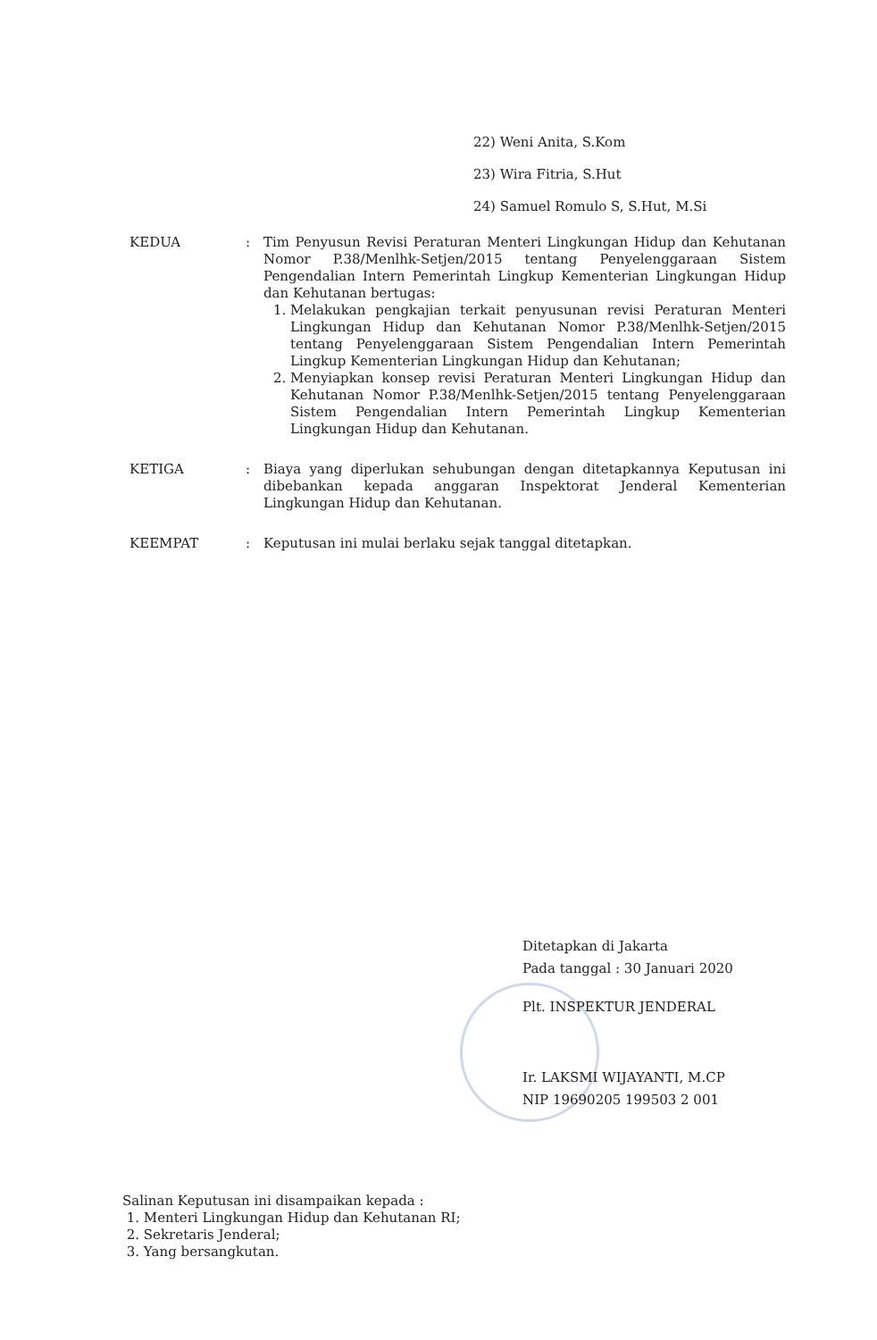22) Weni Anita, S.Kom
23) Wira Fitria, S.Hut
24) Samuel Romulo S, S.Hut, M.Si
KEDUA : Tim Penyusun Revisi Peraturan Menteri Lingkungan Hidup dan Kehutanan Nomor P.38/Menlhk-Setjen/2015 tentang Penyelenggaraan Sistem Pengendalian Intern Pemerintah Lingkup Kementerian Lingkungan Hidup dan Kehutanan bertugas:
1. Melakukan pengkajian terkait penyusunan revisi Peraturan Menteri Lingkungan Hidup dan Kehutanan Nomor P.38/Menlhk-Setjen/2015 tentang Penyelenggaraan Sistem Pengendalian Intern Pemerintah Lingkup Kementerian Lingkungan Hidup dan Kehutanan;
2. Menyiapkan konsep revisi Peraturan Menteri Lingkungan Hidup dan Kehutanan Nomor P.38/Menlhk-Setjen/2015 tentang Penyelenggaraan Sistem Pengendalian Intern Pemerintah Lingkup Kementerian Lingkungan Hidup dan Kehutanan.
KETIGA : Biaya yang diperlukan sehubungan dengan ditetapkannya Keputusan ini dibebankan kepada anggaran Inspektorat Jenderal Kementerian Lingkungan Hidup dan Kehutanan.
KEEMPAT : Keputusan ini mulai berlaku sejak tanggal ditetapkan.
Ditetapkan di Jakarta
Pada tanggal : 30 Januari 2020
Plt. INSPEKTUR JENDERAL
Ir. LAKSMI WIJAYANTI, M.CP
NIP 19690205 199503 2 001
Salinan Keputusan ini disampaikan kepada :
1. Menteri Lingkungan Hidup dan Kehutanan RI;
2. Sekretaris Jenderal;
3. Yang bersangkutan.